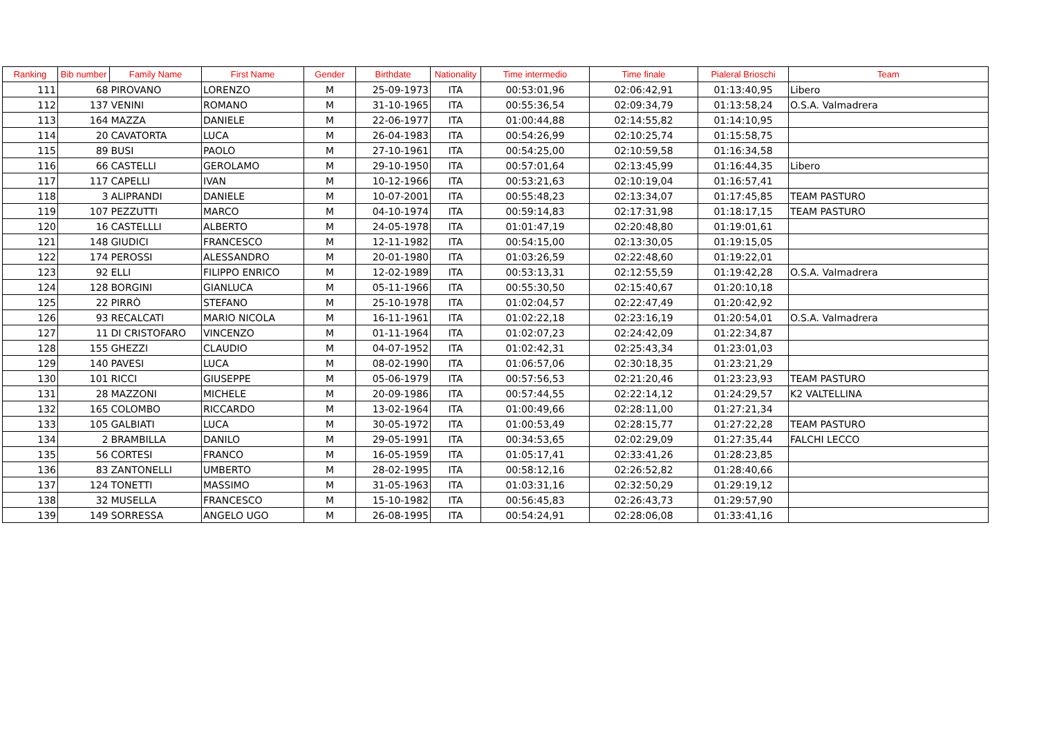| Ranking | Bib number | Family Name | First Name | Gender | Birthdate | Nationality | Time intermedio | Time finale | Pialeral Brioschi | Team |
| --- | --- | --- | --- | --- | --- | --- | --- | --- | --- | --- |
| 111 | 68 | PIROVANO | LORENZO | M | 25-09-1973 | ITA | 00:53:01,96 | 02:06:42,91 | 01:13:40,95 | Libero |
| 112 | 137 | VENINI | ROMANO | M | 31-10-1965 | ITA | 00:55:36,54 | 02:09:34,79 | 01:13:58,24 | O.S.A. Valmadrera |
| 113 | 164 | MAZZA | DANIELE | M | 22-06-1977 | ITA | 01:00:44,88 | 02:14:55,82 | 01:14:10,95 | |
| 114 | 20 | CAVATORTA | LUCA | M | 26-04-1983 | ITA | 00:54:26,99 | 02:10:25,74 | 01:15:58,75 | |
| 115 | 89 | BUSI | PAOLO | M | 27-10-1961 | ITA | 00:54:25,00 | 02:10:59,58 | 01:16:34,58 | |
| 116 | 66 | CASTELLI | GEROLAMO | M | 29-10-1950 | ITA | 00:57:01,64 | 02:13:45,99 | 01:16:44,35 | Libero |
| 117 | 117 | CAPELLI | IVAN | M | 10-12-1966 | ITA | 00:53:21,63 | 02:10:19,04 | 01:16:57,41 | |
| 118 | 3 | ALIPRANDI | DANIELE | M | 10-07-2001 | ITA | 00:55:48,23 | 02:13:34,07 | 01:17:45,85 | TEAM PASTURO |
| 119 | 107 | PEZZUTTI | MARCO | M | 04-10-1974 | ITA | 00:59:14,83 | 02:17:31,98 | 01:18:17,15 | TEAM PASTURO |
| 120 | 16 | CASTELLLI | ALBERTO | M | 24-05-1978 | ITA | 01:01:47,19 | 02:20:48,80 | 01:19:01,61 | |
| 121 | 148 | GIUDICI | FRANCESCO | M | 12-11-1982 | ITA | 00:54:15,00 | 02:13:30,05 | 01:19:15,05 | |
| 122 | 174 | PEROSSI | ALESSANDRO | M | 20-01-1980 | ITA | 01:03:26,59 | 02:22:48,60 | 01:19:22,01 | |
| 123 | 92 | ELLI | FILIPPO ENRICO | M | 12-02-1989 | ITA | 00:53:13,31 | 02:12:55,59 | 01:19:42,28 | O.S.A. Valmadrera |
| 124 | 128 | BORGINI | GIANLUCA | M | 05-11-1966 | ITA | 00:55:30,50 | 02:15:40,67 | 01:20:10,18 | |
| 125 | 22 | PIRRÒ | STEFANO | M | 25-10-1978 | ITA | 01:02:04,57 | 02:22:47,49 | 01:20:42,92 | |
| 126 | 93 | RECALCATI | MARIO NICOLA | M | 16-11-1961 | ITA | 01:02:22,18 | 02:23:16,19 | 01:20:54,01 | O.S.A. Valmadrera |
| 127 | 11 | DI CRISTOFARO | VINCENZO | M | 01-11-1964 | ITA | 01:02:07,23 | 02:24:42,09 | 01:22:34,87 | |
| 128 | 155 | GHEZZI | CLAUDIO | M | 04-07-1952 | ITA | 01:02:42,31 | 02:25:43,34 | 01:23:01,03 | |
| 129 | 140 | PAVESI | LUCA | M | 08-02-1990 | ITA | 01:06:57,06 | 02:30:18,35 | 01:23:21,29 | |
| 130 | 101 | RICCI | GIUSEPPE | M | 05-06-1979 | ITA | 00:57:56,53 | 02:21:20,46 | 01:23:23,93 | TEAM PASTURO |
| 131 | 28 | MAZZONI | MICHELE | M | 20-09-1986 | ITA | 00:57:44,55 | 02:22:14,12 | 01:24:29,57 | K2 VALTELLINA |
| 132 | 165 | COLOMBO | RICCARDO | M | 13-02-1964 | ITA | 01:00:49,66 | 02:28:11,00 | 01:27:21,34 | |
| 133 | 105 | GALBIATI | LUCA | M | 30-05-1972 | ITA | 01:00:53,49 | 02:28:15,77 | 01:27:22,28 | TEAM PASTURO |
| 134 | 2 | BRAMBILLA | DANILO | M | 29-05-1991 | ITA | 00:34:53,65 | 02:02:29,09 | 01:27:35,44 | FALCHI LECCO |
| 135 | 56 | CORTESI | FRANCO | M | 16-05-1959 | ITA | 01:05:17,41 | 02:33:41,26 | 01:28:23,85 | |
| 136 | 83 | ZANTONELLI | UMBERTO | M | 28-02-1995 | ITA | 00:58:12,16 | 02:26:52,82 | 01:28:40,66 | |
| 137 | 124 | TONETTI | MASSIMO | M | 31-05-1963 | ITA | 01:03:31,16 | 02:32:50,29 | 01:29:19,12 | |
| 138 | 32 | MUSELLA | FRANCESCO | M | 15-10-1982 | ITA | 00:56:45,83 | 02:26:43,73 | 01:29:57,90 | |
| 139 | 149 | SORRESSA | ANGELO UGO | M | 26-08-1995 | ITA | 00:54:24,91 | 02:28:06,08 | 01:33:41,16 | |